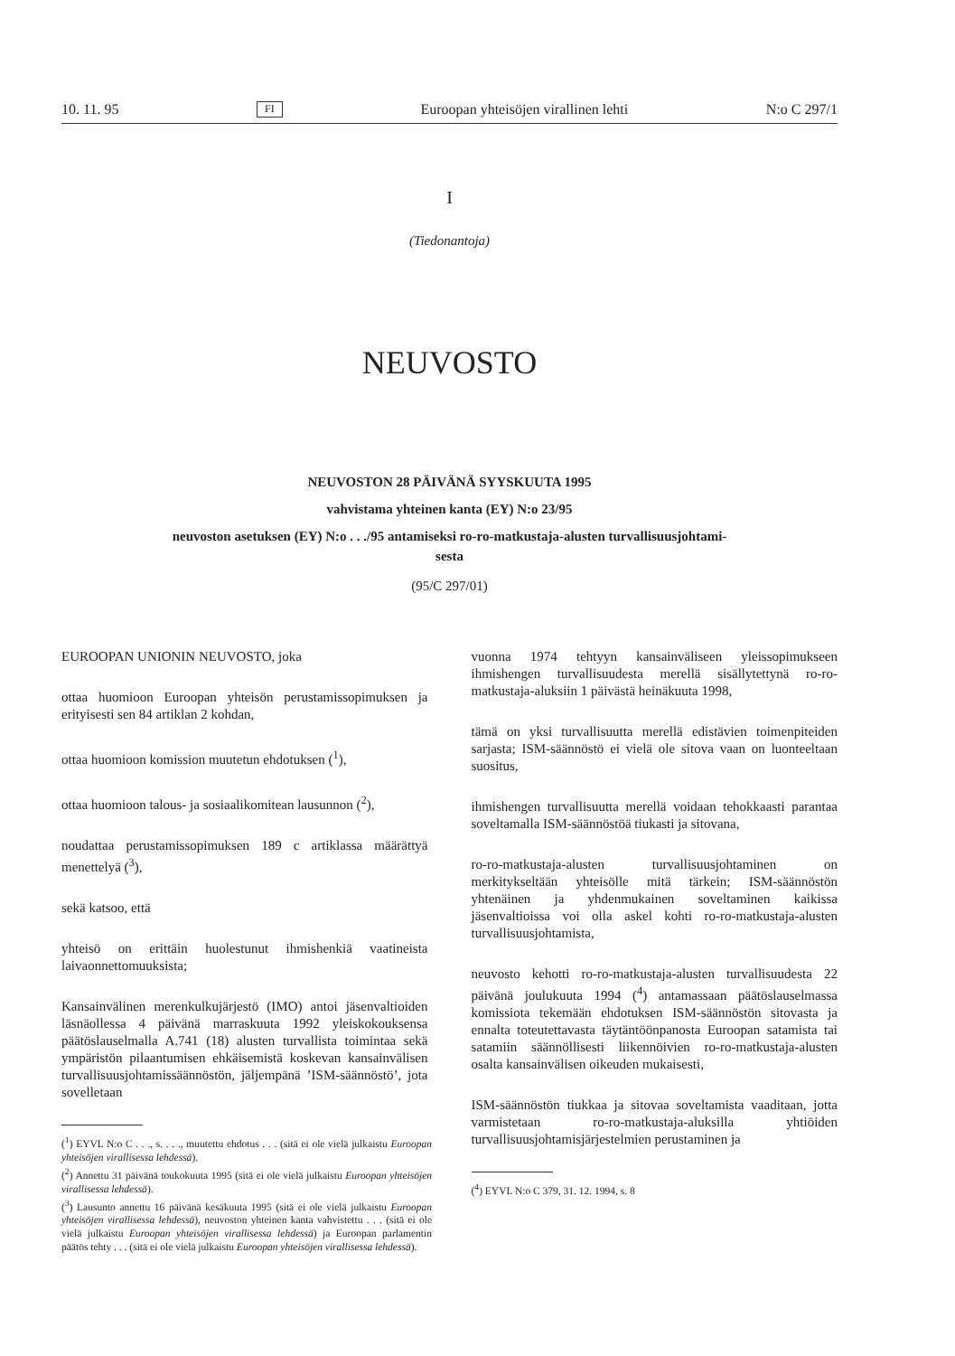10. 11. 95 FI Euroopan yhteisöjen virallinen lehti N:o C 297/1
I
(Tiedonantoja)
NEUVOSTO
NEUVOSTON 28 PÄIVÄNÄ SYYSKUUTA 1995
vahvistama yhteinen kanta (EY) N:o 23/95
neuvoston asetuksen (EY) N:o . . ./95 antamiseksi ro-ro-matkustaja-alusten turvallisuusjohtami-
sesta
(95/C 297/01)
EUROOPAN UNIONIN NEUVOSTO, joka
ottaa huomioon Euroopan yhteisön perustamissopimuksen ja erityisesti sen 84 artiklan 2 kohdan,
ottaa huomioon komission muutetun ehdotuksen (<sup>1</sup>),
ottaa huomioon talous- ja sosiaalikomitean lausunnon (<sup>2</sup>),
noudattaa perustamissopimuksen 189 c artiklassa määrättyä menettelyä (<sup>3</sup>),
sekä katsoo, että
yhteisö on erittäin huolestunut ihmishenkiä vaatineista laivaonnettomuuksista;
Kansainvälinen merenkulkujärjestö (IMO) antoi jäsenvaltioiden läsnäollessa 4 päivänä marraskuuta 1992 yleiskokouksensa päätöslauselmalla A.741 (18) alusten turvallista toimintaa sekä ympäristön pilaantumisen ehkäisemistä koskevan kansainvälisen turvallisuusjohtamissäännöstön, jäljempänä ’ISM-säännöstö’, jota sovelletaan
(<sup>1</sup>) EYVL N:o C . . ., s. . . ., muutettu ehdotus . . . (sitä ei ole vielä julkaistu Euroopan yhteisöjen virallisessa lehdessä).
(<sup>2</sup>) Annettu 31 päivänä toukokuuta 1995 (sitä ei ole vielä julkaistu Euroopan yhteisöjen virallisessa lehdessä).
(<sup>3</sup>) Lausunto annettu 16 päivänä kesäkuuta 1995 (sitä ei ole vielä julkaistu Euroopan yhteisöjen virallisessa lehdessä), neuvoston yhteinen kanta vahvistettu . . . (sitä ei ole vielä julkaistu Euroopan yhteisöjen virallisessa lehdessä) ja Euroopan parlamentin päätös tehty . . . (sitä ei ole vielä julkaistu Euroopan yhteisöjen virallisessa lehdessä).
vuonna 1974 tehtyyn kansainväliseen yleissopimukseen ihmishengen turvallisuudesta merellä sisällytettynä ro-ro-matkustaja-aluksiin 1 päivästä heinäkuuta 1998,
tämä on yksi turvallisuutta merellä edistävien toimenpiteiden sarjasta; ISM-säännöstö ei vielä ole sitova vaan on luonteeltaan suositus,
ihmishengen turvallisuutta merellä voidaan tehokkaasti parantaa soveltamalla ISM-säännöstöä tiukasti ja sitovana,
ro-ro-matkustaja-alusten turvallisuusjohtaminen on merkitykseltään yhteisölle mitä tärkein; ISM-säännöstön yhtenäinen ja yhdenmukainen soveltaminen kaikissa jäsenvaltioissa voi olla askel kohti ro-ro-matkustaja-alusten turvallisuusjohtamista,
neuvosto kehotti ro-ro-matkustaja-alusten turvallisuudesta 22 päivänä joulukuuta 1994 (<sup>4</sup>) antamassaan päätöslauselmassa komissiota tekemään ehdotuksen ISM-säännöstön sitovasta ja ennalta toteutettavasta täytäntöönpanosta Euroopan satamista tai satamiin säännöllisesti liikennöivien ro-ro-matkustaja-alusten osalta kansainvälisen oikeuden mukaisesti,
ISM-säännöstön tiukkaa ja sitovaa soveltamista vaaditaan, jotta varmistetaan ro-ro-matkustaja-aluksilla yhtiöiden turvallisuusjohtamisjärjestelmien perustaminen ja
(<sup>4</sup>) EYVL N:o C 379, 31. 12. 1994, s. 8